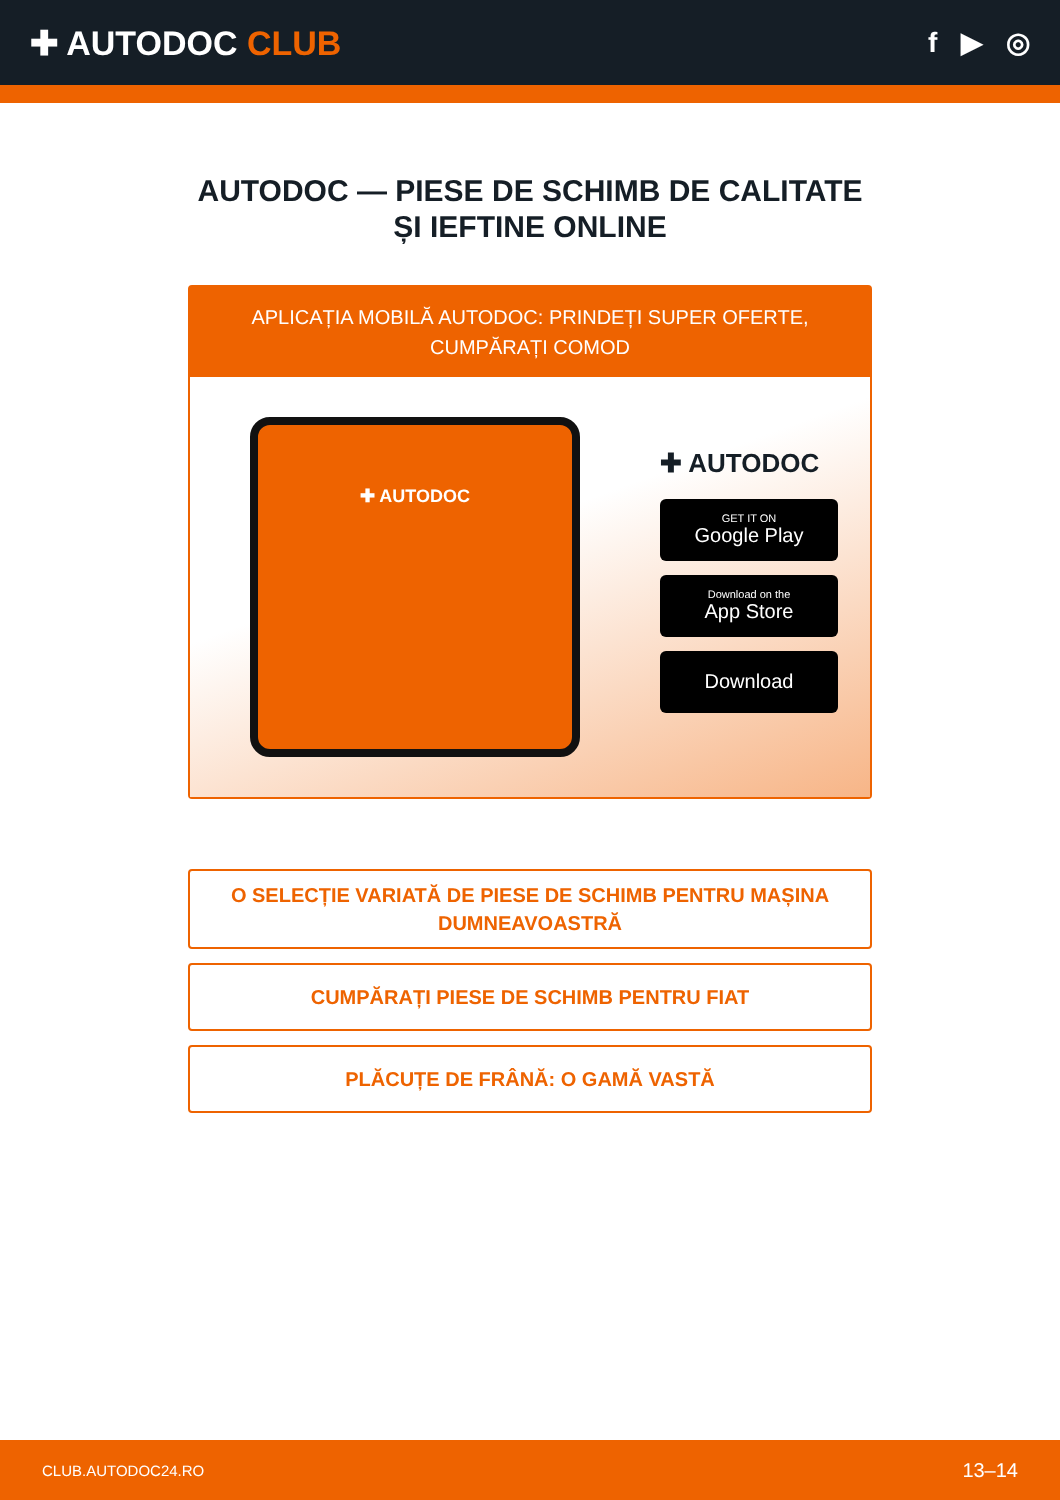✚ AUTODOC CLUB
f ▶ ◎
AUTODOC — PIESE DE SCHIMB DE CALITATE ȘI IEFTINE ONLINE
APLICAȚIA MOBILĂ AUTODOC: PRINDEȚI SUPER OFERTE, CUMPĂRAȚI COMOD
✚ AUTODOC
✚ AUTODOC
GET IT ON
Google Play
Download on the
App Store
Download
O SELECȚIE VARIATĂ DE PIESE DE SCHIMB PENTRU MAȘINA DUMNEAVOASTRĂ
CUMPĂRAȚI PIESE DE SCHIMB PENTRU FIAT
PLĂCUȚE DE FRÂNĂ: O GAMĂ VASTĂ
CLUB.AUTODOC24.RO 13–14